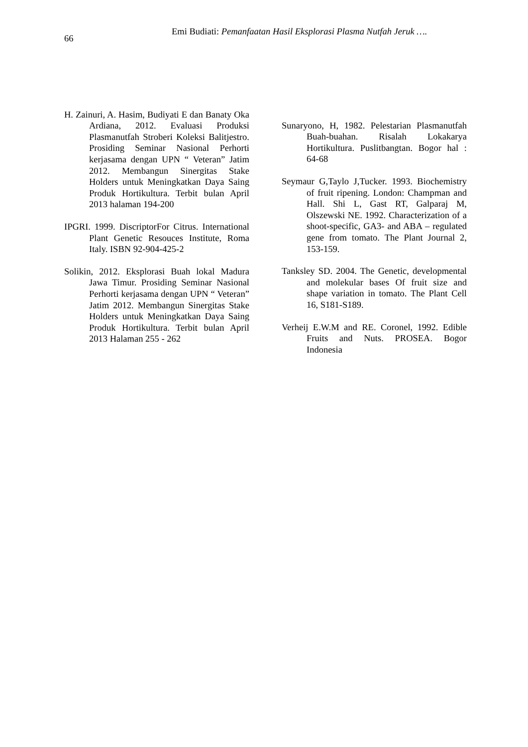66
Emi Budiati: Pemanfaatan Hasil Eksplorasi Plasma Nutfah Jeruk ….
H. Zainuri, A. Hasim, Budiyati E dan Banaty Oka Ardiana, 2012. Evaluasi Produksi Plasmanutfah Stroberi Koleksi Balitjestro. Prosiding Seminar Nasional Perhorti kerjasama dengan UPN “ Veteran” Jatim 2012. Membangun Sinergitas Stake Holders untuk Meningkatkan Daya Saing Produk Hortikultura. Terbit bulan April 2013 halaman 194-200
IPGRI. 1999. DiscriptorFor Citrus. International Plant Genetic Resouces Institute, Roma Italy. ISBN 92-904-425-2
Solikin, 2012. Eksplorasi Buah lokal Madura Jawa Timur. Prosiding Seminar Nasional Perhorti kerjasama dengan UPN “ Veteran” Jatim 2012. Membangun Sinergitas Stake Holders untuk Meningkatkan Daya Saing Produk Hortikultura. Terbit bulan April 2013 Halaman 255 - 262
Sunaryono, H, 1982. Pelestarian Plasmanutfah Buah-buahan. Risalah Lokakarya Hortikultura. Puslitbangtan. Bogor hal : 64-68
Seymaur G,Taylo J,Tucker. 1993. Biochemistry of fruit ripening. London: Champman and Hall. Shi L, Gast RT, Galparaj M, Olszewski NE. 1992. Characterization of a shoot-specific, GA3- and ABA – regulated gene from tomato. The Plant Journal 2, 153-159.
Tanksley SD. 2004. The Genetic, developmental and molekular bases Of fruit size and shape variation in tomato. The Plant Cell 16, S181-S189.
Verheij E.W.M and RE. Coronel, 1992. Edible Fruits and Nuts. PROSEA. Bogor Indonesia